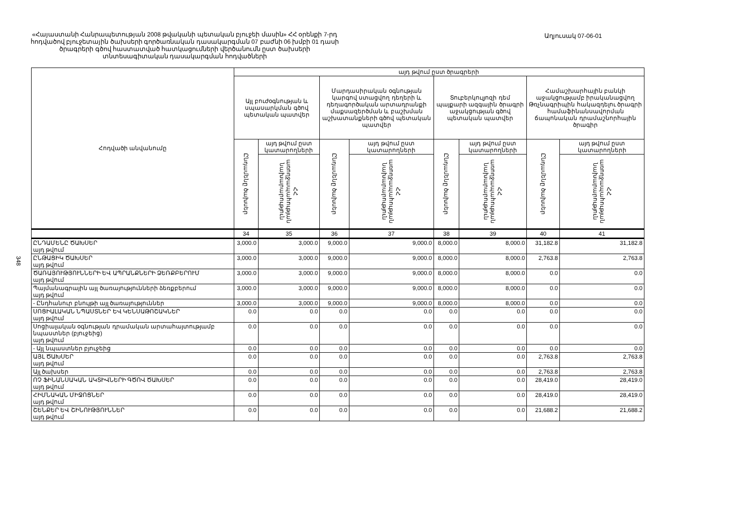«Հայաստանի Հանրապետության 2008 թվականի պետական բյուջեի մասին» ՀՀ օրենքի 7-րդ հոդվածով բյուջետային ծախսերի գործառնական դասակարգման 07 բաժնի 06 խմբի 01 դասի ծրագրերի գծով հաստատված հատկացումների վերծանումն ըստ ծախսերի տնտեսագիտական դասակարգման հոդվածների
Աղյուսակ 07-06-01
348
| Հոդվածի անվանումը | այդ թվում ըստ ծրագրերի | | | | | | | |
| --- | --- | --- | --- | --- | --- | --- | --- | --- |
| | Այլ բուժօգնության և սպասարկման գծով պետական պատվեր | | Մարդասիրական օգնության կարգով ստացվող դեղերի և դեղագործական արտադրանքի մաքսազերծման և բաշխման աշխատանքների գծով պետական պատվեր | | Տուբերկուլյոզի դեմ պայքարի ազգային ծրագրի աջակցության գծով պետական պատվեր | | Համաշխարհային բանկի աջակցությամբ իրականացվող Թռչնագրիպին հակազդելու ծրագրի համաֆինանսավորման ճապոնական դրամաշնորհային ծրագիր | |
| | Ընդամենը ծախսեր | այդ թվում ըստ կատարողների | Ընդամենը ծախսեր | այդ թվում ըստ կատարողների | Ընդամենը ծախսեր | այդ թվում ըստ կատարողների | Ընդամենը ծախսեր | այդ թվում ըստ կատարողների |
| | | ՀՀ առողջապահության նախարարություն | | ՀՀ առողջապահության նախարարություն | | ՀՀ առողջապահության նախարարություն | | ՀՀ առողջապահության նախարարություն |
| | 34 | 35 | 36 | 37 | 38 | 39 | 40 | 41 |
| ԸՆԴԱՄԵՆԸ ԾԱԽՍԵՐ այդ թվում | 3,000.0 | 3,000.0 | 9,000.0 | 9,000.0 | 8,000.0 | 8,000.0 | 31,182.8 | 31,182.8 |
| ԸՆԹԱՑԻԿ ԾԱԽՍԵՐ այդ թվում | 3,000.0 | 3,000.0 | 9,000.0 | 9,000.0 | 8,000.0 | 8,000.0 | 2,763.8 | 2,763.8 |
| ԾԱՌԱՅՈՒԹՅՈՒՆՆԵՐԻ ԵՎ ԱՊՐԱՆՔՆԵՐԻ ՁԵՌՔԲԵՐՈՒՄ այդ թվում | 3,000.0 | 3,000.0 | 9,000.0 | 9,000.0 | 8,000.0 | 8,000.0 | 0.0 | 0.0 |
| Պայմանագրային այլ ծառայությունների ձեռքբերում այդ թվում | 3,000.0 | 3,000.0 | 9,000.0 | 9,000.0 | 8,000.0 | 8,000.0 | 0.0 | 0.0 |
| - Ընդհանուր բնույթի այլ ծառայություններ | 3,000.0 | 3,000.0 | 9,000.0 | 9,000.0 | 8,000.0 | 8,000.0 | 0.0 | 0.0 |
| ՍՈՑԻԱԼԱԿԱՆ ՆՊԱՍՏՆԵՐ ԵՎ ԿԵՆՍԱԹՈՇԱԿՆԵՐ այդ թվում | 0.0 | 0.0 | 0.0 | 0.0 | 0.0 | 0.0 | 0.0 | 0.0 |
| Սոցիալական օգնության դրամական արտահայտությամբ նպաստներ (բյուջեից) այդ թվում | 0.0 | 0.0 | 0.0 | 0.0 | 0.0 | 0.0 | 0.0 | 0.0 |
| - Այլ նպաստներ բյուջեից | 0.0 | 0.0 | 0.0 | 0.0 | 0.0 | 0.0 | 0.0 | 0.0 |
| ԱՅԼ ԾԱԽՍԵՐ այդ թվում | 0.0 | 0.0 | 0.0 | 0.0 | 0.0 | 0.0 | 2,763.8 | 2,763.8 |
| Այլ ծախսեր | 0.0 | 0.0 | 0.0 | 0.0 | 0.0 | 0.0 | 2,763.8 | 2,763.8 |
| ՈՉ ՖԻՆԱՆՍԱԿԱՆ ԱԿՏԻՎՆԵՐԻ ԳԾՈՎ ԾԱԽՍԵՐ այդ թվում | 0.0 | 0.0 | 0.0 | 0.0 | 0.0 | 0.0 | 28,419.0 | 28,419.0 |
| ՀԻՄՆԱԿԱՆ ՄԻՋՈՑՆԵՐ այդ թվում | 0.0 | 0.0 | 0.0 | 0.0 | 0.0 | 0.0 | 28,419.0 | 28,419.0 |
| ՇԵՆՔԵՐ ԵՎ ՇԻՆՈՒԹՅՈՒՆՆԵՐ այդ թվում | 0.0 | 0.0 | 0.0 | 0.0 | 0.0 | 0.0 | 21,688.2 | 21,688.2 |